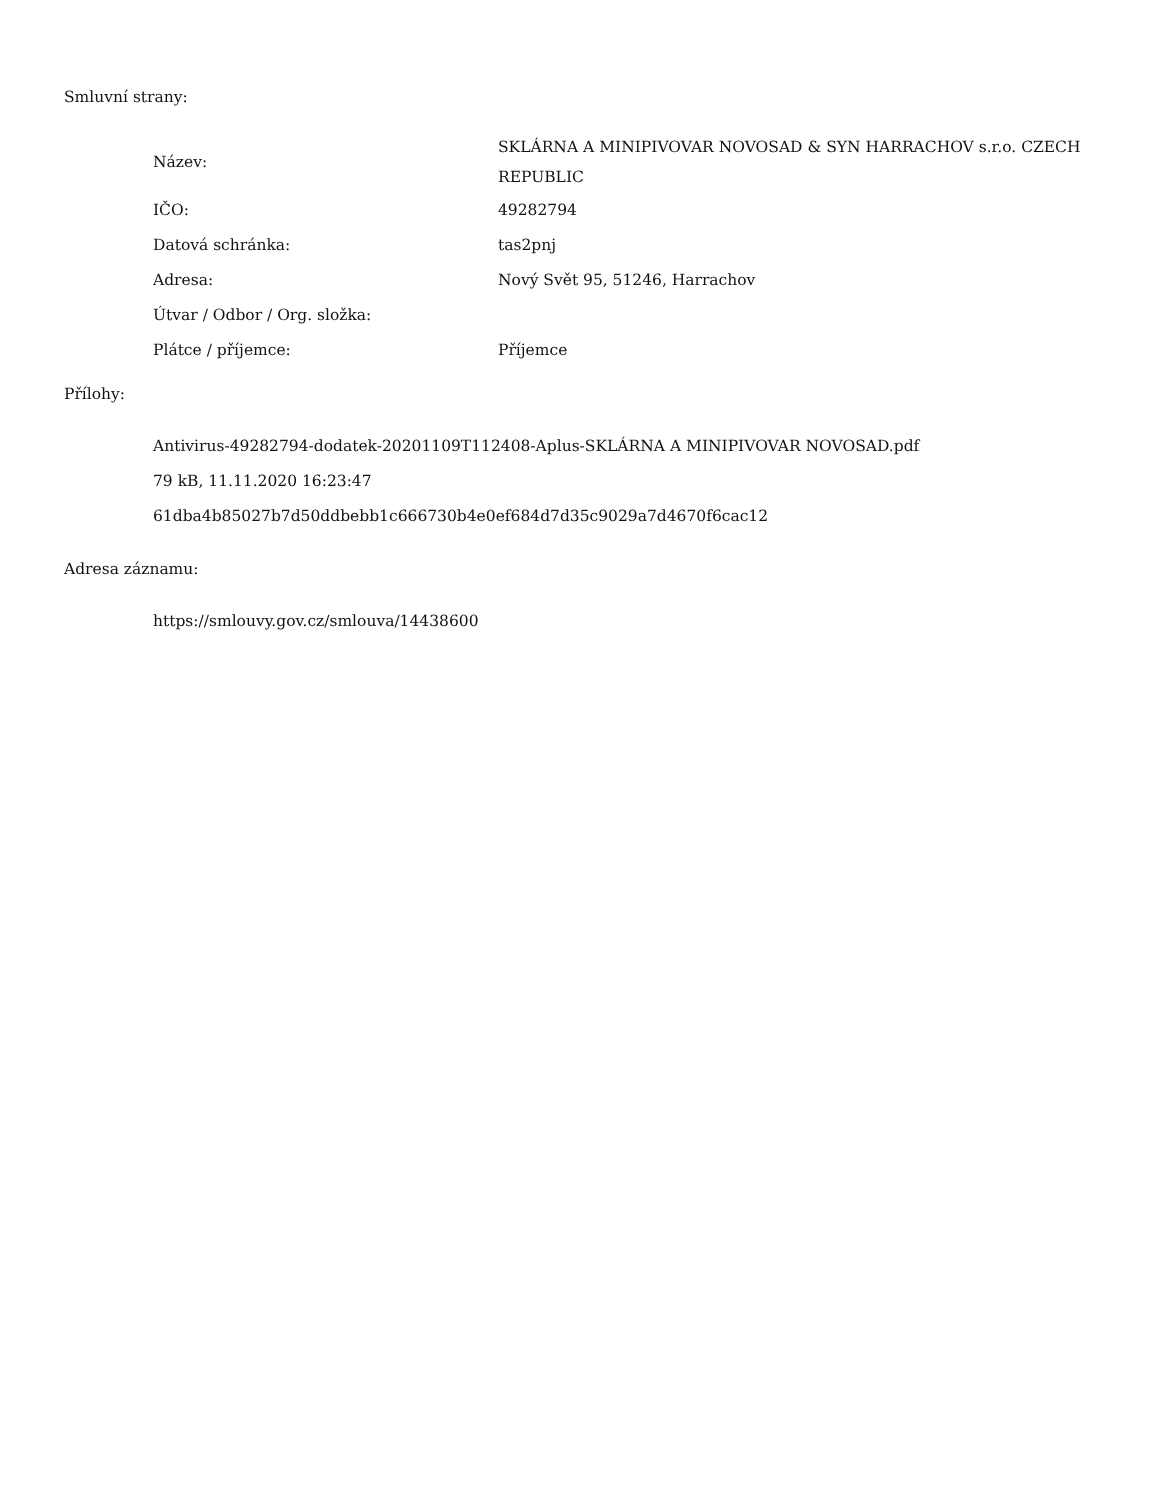Smluvní strany:
| Název: | SKLÁRNA A MINIPIVOVAR NOVOSAD & SYN HARRACHOV s.r.o. CZECH REPUBLIC |
| IČO: | 49282794 |
| Datová schránka: | tas2pnj |
| Adresa: | Nový Svět 95, 51246, Harrachov |
| Útvar / Odbor / Org. složka: | |
| Plátce / příjemce: | Příjemce |
Přílohy:
Antivirus-49282794-dodatek-20201109T112408-Aplus-SKLÁRNA A MINIPIVOVAR NOVOSAD.pdf
79 kB, 11.11.2020 16:23:47
61dba4b85027b7d50ddbebb1c666730b4e0ef684d7d35c9029a7d4670f6cac12
Adresa záznamu:
https://smlouvy.gov.cz/smlouva/14438600